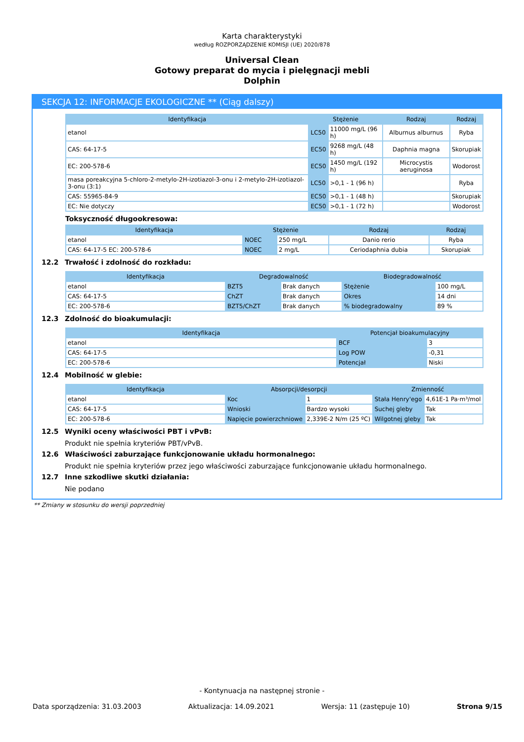Karta charakterystyki
według ROZPORZĄDZENIE KOMISJI (UE) 2020/878
Universal Clean
Gotowy preparat do mycia i pielęgnacji mebli
Dolphin
SEKCJA 12: INFORMACJE EKOLOGICZNE ** (Ciąg dalszy)
| Identyfikacja | Stężenie | | Rodzaj | Rodzaj |
| --- | --- | --- | --- | --- |
| etanol | LC50 | 11000 mg/L (96 h) | Alburnus alburnus | Ryba |
| CAS: 64-17-5 | EC50 | 9268 mg/L (48 h) | Daphnia magna | Skorupiak |
| EC: 200-578-6 | EC50 | 1450 mg/L (192 h) | Microcystis aeruginosa | Wodorost |
| masa poreakcyjna 5-chloro-2-metylo-2H-izotiazol-3-onu i 2-metylo-2H-izotiazol-3-onu (3:1) | LC50 | >0,1 - 1 (96 h) | | Ryba |
| CAS: 55965-84-9 | EC50 | >0,1 - 1 (48 h) | | Skorupiak |
| EC: Nie dotyczy | EC50 | >0,1 - 1 (72 h) | | Wodorost |
Toksyczność długookresowa:
| Identyfikacja | Stężenie | | Rodzaj | Rodzaj |
| --- | --- | --- | --- | --- |
| etanol | NOEC | 250 mg/L | Danio rerio | Ryba |
| CAS: 64-17-5 EC: 200-578-6 | NOEC | 2 mg/L | Ceriodaphnia dubia | Skorupiak |
12.2 Trwałość i zdolność do rozkładu:
| Identyfikacja | Degradowalność | | Biodegradowalność | |
| --- | --- | --- | --- | --- |
| etanol | BZT5 | Brak danych | Stężenie | 100 mg/L |
| CAS: 64-17-5 | ChZT | Brak danych | Okres | 14 dni |
| EC: 200-578-6 | BZT5/ChZT | Brak danych | % biodegradowalny | 89 % |
12.3 Zdolność do bioakumulacji:
| Identyfikacja | Potencjał bioakumulacyjny | |
| --- | --- | --- |
| etanol | BCF | 3 |
| CAS: 64-17-5 | Log POW | -0,31 |
| EC: 200-578-6 | Potencjał | Niski |
12.4 Mobilność w glebie:
| Identyfikacja | Absorpcji/desorpcji | | Zmienność | |
| --- | --- | --- | --- | --- |
| etanol | Koc | 1 | Stała Henry'ego | 4,61E-1 Pa·m³/mol |
| CAS: 64-17-5 | Wnioski | Bardzo wysoki | Suchej gleby | Tak |
| EC: 200-578-6 | Napięcie powierzchniowe | 2,339E-2 N/m (25 ºC) | Wilgotnej gleby | Tak |
12.5 Wyniki oceny właściwości PBT i vPvB:
Produkt nie spełnia kryteriów PBT/vPvB.
12.6 Właściwości zaburzające funkcjonowanie układu hormonalnego:
Produkt nie spełnia kryteriów przez jego właściwości zaburzające funkcjonowanie układu hormonalnego.
12.7 Inne szkodliwe skutki działania:
Nie podano
** Zmiany w stosunku do wersji poprzedniej
- Kontynuacja na następnej stronie -
Data sporządzenia: 31.03.2003 Aktualizacja: 14.09.2021 Wersja: 11 (zastępuje 10) Strona 9/15